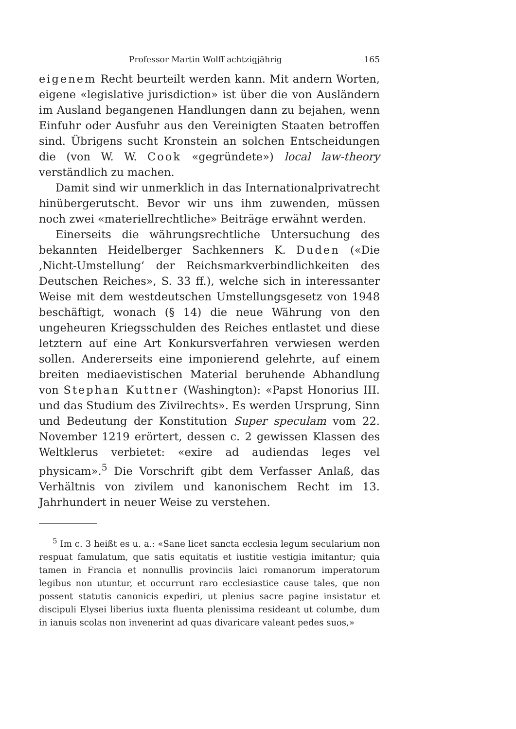Professor Martin Wolff achtzigjährig 165
eigenem Recht beurteilt werden kann. Mit andern Worten, eigene «legislative jurisdiction» ist über die von Ausländern im Ausland begangenen Handlungen dann zu bejahen, wenn Einfuhr oder Ausfuhr aus den Vereinigten Staaten betroffen sind. Übrigens sucht Kronstein an solchen Entscheidungen die (von W. W. Cook «gegründete») local law-theory verständlich zu machen.
Damit sind wir unmerklich in das Internationalprivatrecht hinübergerutscht. Bevor wir uns ihm zuwenden, müssen noch zwei «materiellrechtliche» Beiträge erwähnt werden.
Einerseits die währungsrechtliche Untersuchung des bekannten Heidelberger Sachkenners K. Duden («Die ‚Nicht-Umstellung‘ der Reichsmarkverbindlichkeiten des Deutschen Reiches», S. 33 ff.), welche sich in interessanter Weise mit dem westdeutschen Umstellungsgesetz von 1948 beschäftigt, wonach (§ 14) die neue Währung von den ungeheuren Kriegsschulden des Reiches entlastet und diese letztern auf eine Art Konkursverfahren verwiesen werden sollen. Andererseits eine imponierend gelehrte, auf einem breiten mediaevistischen Material beruhende Abhandlung von Stephan Kuttner (Washington): «Papst Honorius III. und das Studium des Zivilrechts». Es werden Ursprung, Sinn und Bedeutung der Konstitution Super speculam vom 22. November 1219 erörtert, dessen c. 2 gewissen Klassen des Weltklerus verbietet: «exire ad audiendas leges vel physicam».<sup>5</sup> Die Vorschrift gibt dem Verfasser Anlaß, das Verhältnis von zivilem und kanonischem Recht im 13. Jahrhundert in neuer Weise zu verstehen.
<sup>5</sup> Im c. 3 heißt es u. a.: «Sane licet sancta ecclesia legum secularium non respuat famulatum, que satis equitatis et iustitie vestigia imitantur; quia tamen in Francia et nonnullis provinciis laici romanorum imperatorum legibus non utuntur, et occurrunt raro ecclesiastice cause tales, que non possent statutis canonicis expediri, ut plenius sacre pagine insistatur et discipuli Elysei liberius iuxta fluenta plenissima resideant ut columbe, dum in ianuis scolas non invenerint ad quas divaricare valeant pedes suos,»